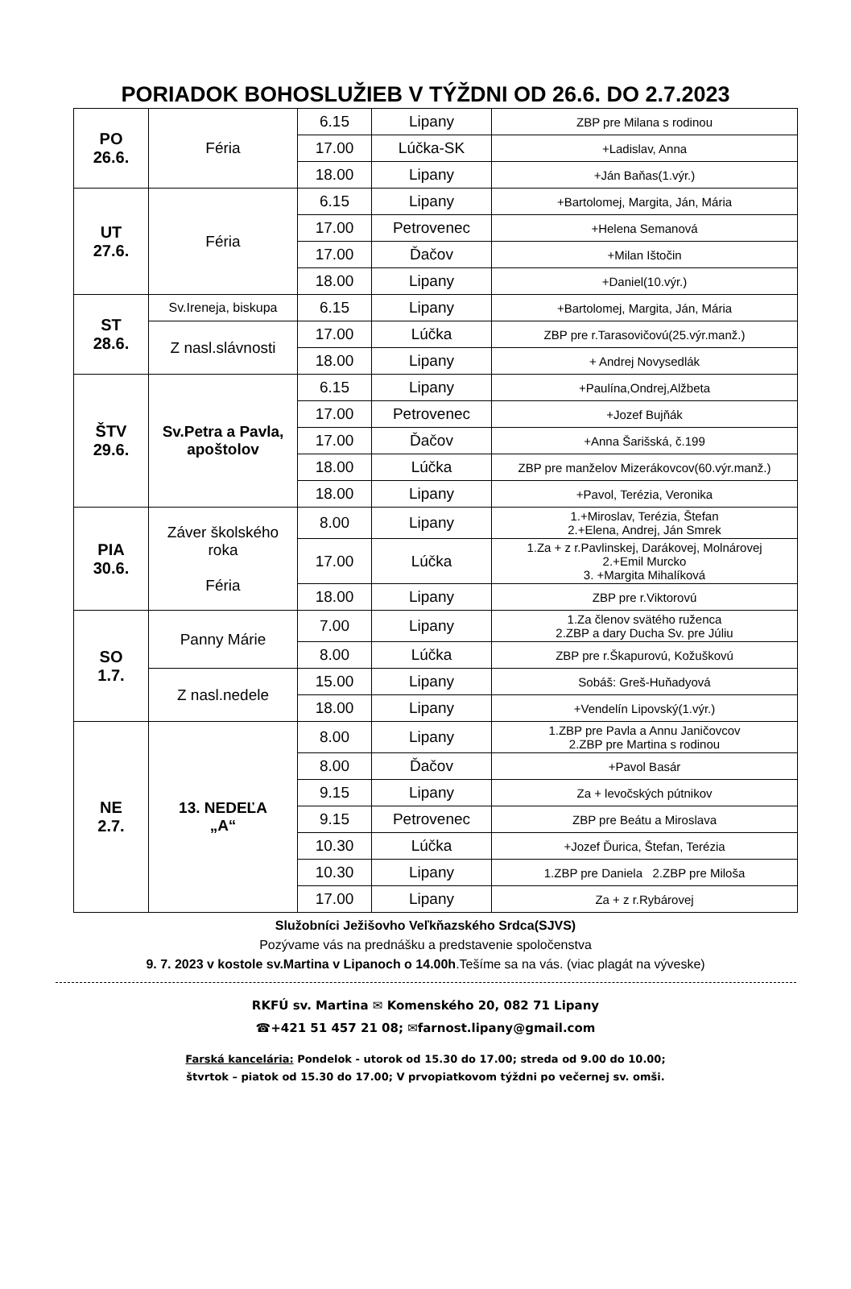PORIADOK BOHOSLUŽIEB V TÝŽDNI OD 26.6. DO 2.7.2023
| PO 26.6. | Féria | 6.15 | Lipany | ZBP pre Milana s rodinou |
| | | 17.00 | Lúčka-SK | +Ladislav, Anna |
| | | 18.00 | Lipany | +Ján Baňas(1.výr.) |
| UT 27.6. | Féria | 6.15 | Lipany | +Bartolomej, Margita, Ján, Mária |
| | | 17.00 | Petrovenec | +Helena Semanová |
| | | 17.00 | Ďačov | +Milan Ištočin |
| | | 18.00 | Lipany | +Daniel(10.výr.) |
| ST 28.6. | Sv.Ireneja, biskupa | 6.15 | Lipany | +Bartolomej, Margita, Ján, Mária |
| | Z nasl.slávnosti | 17.00 | Lúčka | ZBP pre r.Tarasovičovú(25.výr.manž.) |
| | | 18.00 | Lipany | + Andrej Novysedlák |
| ŠTV 29.6. | Sv.Petra a Pavla, apoštolov | 6.15 | Lipany | +Paulína,Ondrej,Alžbeta |
| | | 17.00 | Petrovenec | +Jozef Bujňák |
| | | 17.00 | Ďačov | +Anna Šarišská, č.199 |
| | | 18.00 | Lúčka | ZBP pre manželov Mizerákovcov(60.výr.manž.) |
| | | 18.00 | Lipany | +Pavol, Terézia, Veronika |
| PIA 30.6. | Záver školského roka Féria | 8.00 | Lipany | 1.+Miroslav, Terézia, Štefan 2.+Elena, Andrej, Ján Smrek |
| | | 17.00 | Lúčka | 1.Za + z r.Pavlinskej, Darákovej, Molnárovej 2.+Emil Murcko 3. +Margita Mihalíková |
| | | 18.00 | Lipany | ZBP pre r.Viktorovú |
| SO 1.7. | Panny Márie | 7.00 | Lipany | 1.Za členov svätého ruženca 2.ZBP a dary Ducha Sv. pre Júliu |
| | | 8.00 | Lúčka | ZBP pre r.Škapurovú, Kožuškovú |
| | Z nasl.nedele | 15.00 | Lipany | Sobáš: Greš-Huňadyová |
| | | 18.00 | Lipany | +Vendelín Lipovský(1.výr.) |
| NE 2.7. | 13. NEDEĽA „A“ | 8.00 | Lipany | 1.ZBP pre Pavla a Annu Janičovcov 2.ZBP pre Martina s rodinou |
| | | 8.00 | Ďačov | +Pavol Basár |
| | | 9.15 | Lipany | Za + levočských pútnikov |
| | | 9.15 | Petrovenec | ZBP pre Beátu a Miroslava |
| | | 10.30 | Lúčka | +Jozef Ďurica, Štefan, Terézia |
| | | 10.30 | Lipany | 1.ZBP pre Daniela 2.ZBP pre Miloša |
| | | 17.00 | Lipany | Za + z r.Rybárovej |
Služobníci Ježišovho Veľkňazského Srdca(SJVS)
Pozývame vás na prednášku a predstavenie spoločenstva
9. 7. 2023 v kostole sv.Martina v Lipanoch o 14.00h.Tešíme sa na vás. (viac plagát na vývеske)
RKFÚ sv. Martina ✉ Komenského 20, 082 71 Lipany
☎+421 51 457 21 08; ✉farnost.lipany@gmail.com
Farská kancelária: Pondelok - utorok od 15.30 do 17.00; streda od 9.00 do 10.00;
štvrtok – piatok od 15.30 do 17.00; V prvopiatkovom týždni po večernej sv. omši.